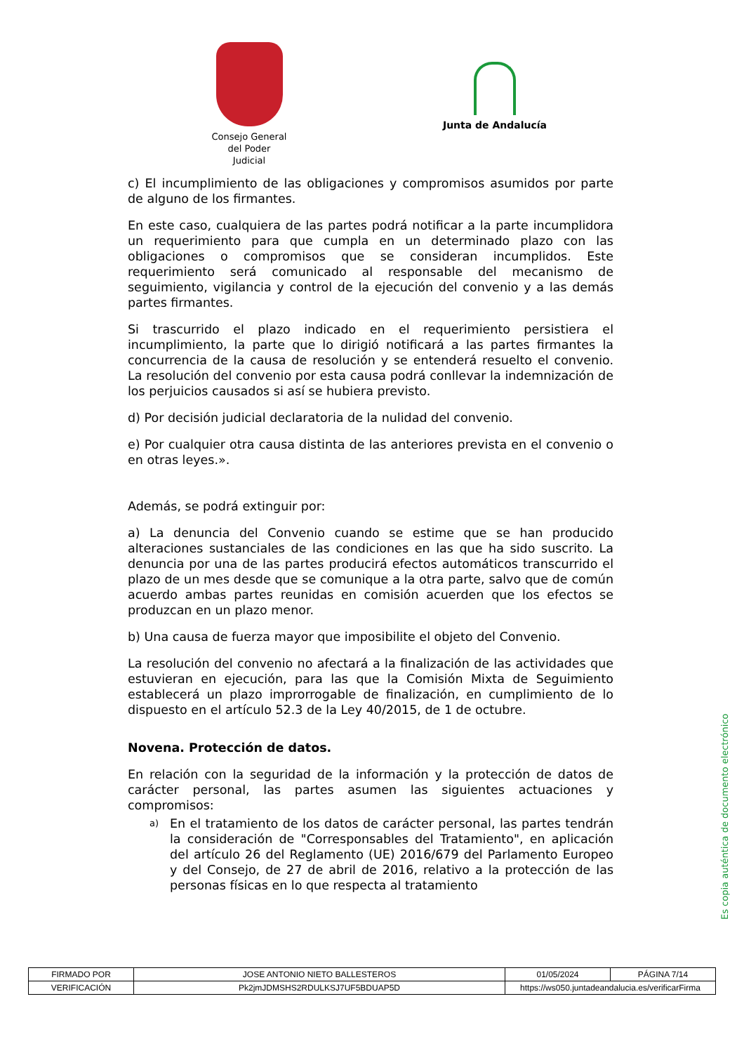Consejo General del Poder Judicial
Junta de Andalucía
c) El incumplimiento de las obligaciones y compromisos asumidos por parte de alguno de los firmantes.
En este caso, cualquiera de las partes podrá notificar a la parte incumplidora un requerimiento para que cumpla en un determinado plazo con las obligaciones o compromisos que se consideran incumplidos. Este requerimiento será comunicado al responsable del mecanismo de seguimiento, vigilancia y control de la ejecución del convenio y a las demás partes firmantes.
Si trascurrido el plazo indicado en el requerimiento persistiera el incumplimiento, la parte que lo dirigió notificará a las partes firmantes la concurrencia de la causa de resolución y se entenderá resuelto el convenio. La resolución del convenio por esta causa podrá conllevar la indemnización de los perjuicios causados si así se hubiera previsto.
d) Por decisión judicial declaratoria de la nulidad del convenio.
e) Por cualquier otra causa distinta de las anteriores prevista en el convenio o en otras leyes.».
Además, se podrá extinguir por:
a) La denuncia del Convenio cuando se estime que se han producido alteraciones sustanciales de las condiciones en las que ha sido suscrito. La denuncia por una de las partes producirá efectos automáticos transcurrido el plazo de un mes desde que se comunique a la otra parte, salvo que de común acuerdo ambas partes reunidas en comisión acuerden que los efectos se produzcan en un plazo menor.
b) Una causa de fuerza mayor que imposibilite el objeto del Convenio.
La resolución del convenio no afectará a la finalización de las actividades que estuvieran en ejecución, para las que la Comisión Mixta de Seguimiento establecerá un plazo improrrogable de finalización, en cumplimiento de lo dispuesto en el artículo 52.3 de la Ley 40/2015, de 1 de octubre.
Novena. Protección de datos.
En relación con la seguridad de la información y la protección de datos de carácter personal, las partes asumen las siguientes actuaciones y compromisos:
a)
En el tratamiento de los datos de carácter personal, las partes tendrán la consideración de "Corresponsables del Tratamiento", en aplicación del artículo 26 del Reglamento (UE) 2016/679 del Parlamento Europeo y del Consejo, de 27 de abril de 2016, relativo a la protección de las personas físicas en lo que respecta al tratamiento
Es copia auténtica de documento electrónico
| FIRMADO POR | JOSE ANTONIO NIETO BALLESTEROS | | 01/05/2024 | PÁGINA 7/14 |
| VERIFICACIÓN | Pk2jmJDMSHS2RDULKSJ7UF5BDUAP5D | https://ws050.juntadeandalucia.es/verificarFirma | | |